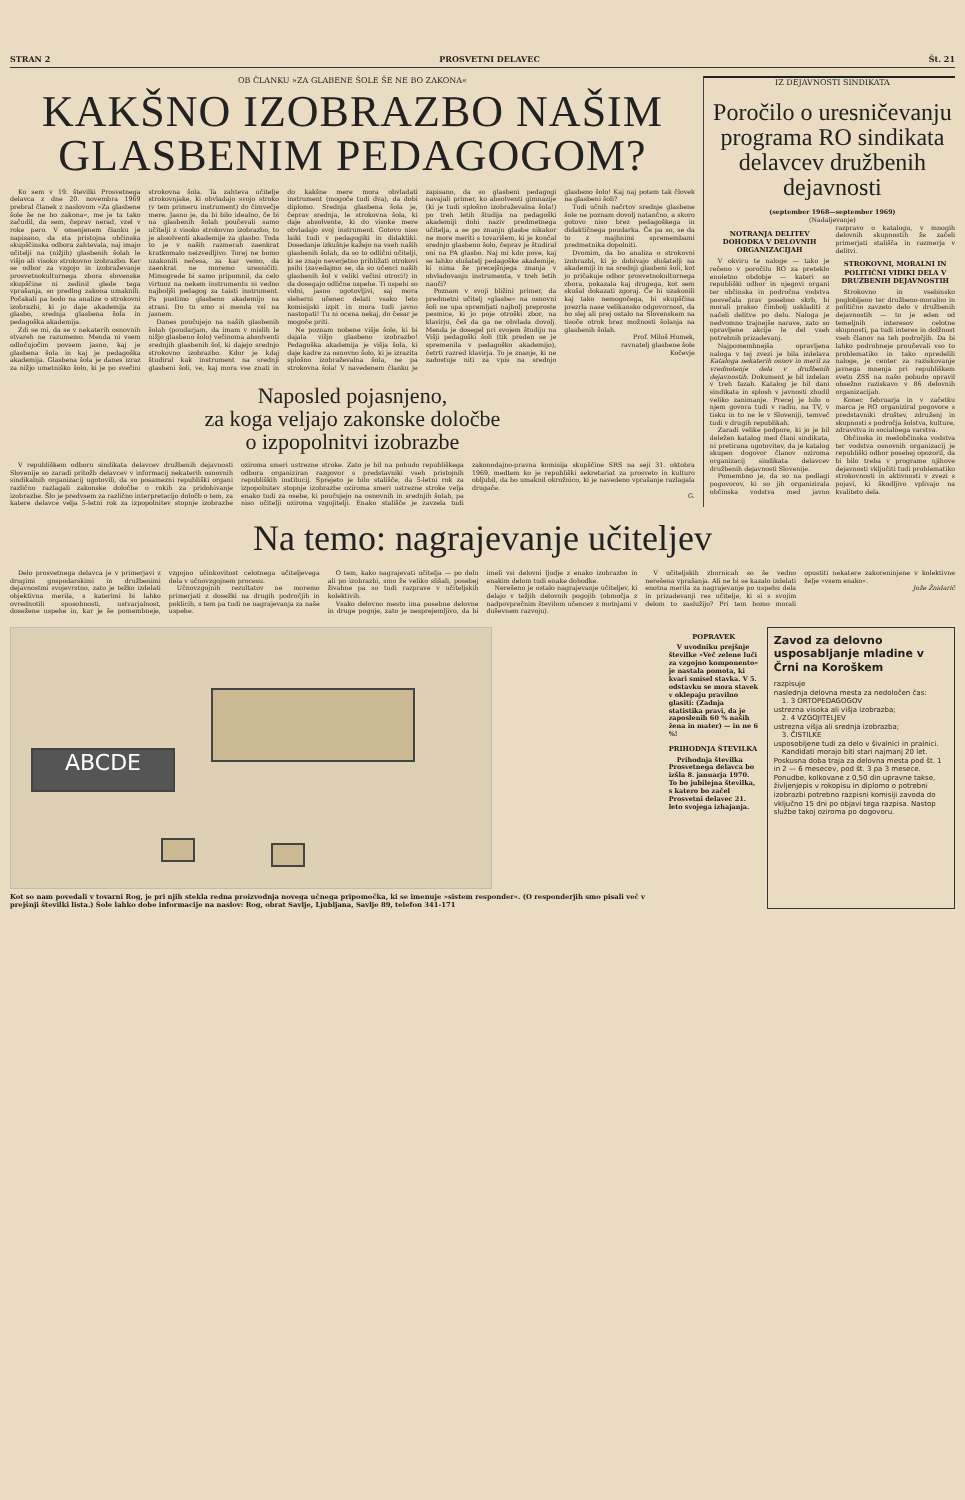STRAN 2 PROSVETNI DELAVEC Št. 21
OB ČLANKU »ZA GLABENE ŠOLE ŠE NE BO ZAKONA«
KAKŠNO IZOBRAZBO NAŠIM
GLASBENIM PEDAGOGOM?
Ko sem v 19. številki Prosvetnega delavca z dne 20. novembra 1969 prebral članek z naslovom »Za glasbene šole še ne bo zakona«, me je ta tako začudil, da sem, čeprav nerad, vzel v roke pero. V omenjenem članku je napisano, da sta pristojna občinska skupščinska odbora zahtevala, naj imajo učitelji na (nižjih) glasbenih šolah le višjo ali visoko strokovno izobrazbo. Ker se odbor za vzgojo in izobraževanje prosvetnokulturnega zbora slovenske skupščine ni zedinil glede tega vprašanja, so predlog zakona umaknili. Počakali pa bodo na analize o strokovni izobrazbi, ki jo daje akademija za glasbo, srednja glasbena šola in pedagoška akademija.
Zdi se mi, da se v nekaterih osnovnih stvareh ne razumemo. Menda ni vsem odločujočim povsem jasno, kaj je glasbena šola in kaj je pedagoška akademija. Glasbena šola je danes izraz za nižjo umetniško šolo, ki je po svečini strokovna šola. Ta zahteva učitelje strokovnjake, ki obvladajo svojo stroko (v tem primeru instrument) do čimvečje mere. Jasno je, da bi bilo idealno, če bi na glasbenih šolah poučevali samo učitelji z visoko strokovno izobrazbo, to je absolventi akademije za glasbo. Toda to je v naših razmerah zaenkrat kratkomalo neizvedljivo. Torej ne bomo uzakonili nečesa, za kar vemo, da zaenkrat ne moremo uresničiti. Mimogrede bi samo pripomnil, da celo virtuoz na nekem instrumentu ni vedno najboljši pedagog za taisti instrument. Pa pustimo glasbeno akademijo na strani. Do tu smo si menda vsi na jasnem.
Danes poučujejo na naših glasbenih šolah (poudarjam, da imam v mislih le nižjo glasbeno šolo) večinoma absolventi srednjih glasbenih šol, ki dajejo srednjo strokovno izobrazbo. Kdor je kdaj študiral kak instrument na srednji glasbeni šoli, ve, kaj mora vse znati in do kakšne mere mora obvladati instrument (mogoče tudi dva), da dobi diplomo. Srednja glasbena šola je, čeprav srednja, le strokovna šola, ki daje absolvente, ki do visoke mere obvladajo svoj instrument. Gotovo niso laiki tudi v pedagogiki in didaktiki. Dosedanje izkušnje kažejo na vseh naših glasbenih šolah, da so to odlični učitelji, ki se znajo neverjetno približati otrokovi psihi (zavedajmo se, da so učenci naših glasbenih šol v veliki večini otroci!) in da dosegajo odlične uspehe. Ti uspehi so vidni, jasno ugotovljivi, saj mora sleherni učenec delati vsako leto komisijski izpit in mora tudi javno nastopati! Tu ni ocena nekaj, do česar je mogoče priti.
Ne poznam nobene višje šole, ki bi dajala višjo glasbeno izobrazbo! Pedagoška akademija je višja šola, ki daje kadre za osnovno šolo, ki je izrazita splošno izobraževalna šola, ne pa strokovna šola! V navedenem članku je zapisano, da so glasbeni pedagogi navajali primer, ko absolventi gimnazije (ki je tudi splošno izobraževalna šola!) po treh letih študija na pedagoški akademiji dobi naziv predmetnega učitelja, a se po znanju glasbe nikakor ne more meriti s tovarišem, ki je končal srednjo glasbeno šolo, čeprav je študiral oni na PA glasbo. Naj mi kdo pove, kaj se lahko slušatelj pedagoške akademije, ki nima že precejšnjega znanja v obvladovanju instrumenta, v treh letih nauči?
Poznam v svoji bližini primer, da predmetni učitelj »glasbe« na osnovni šoli ne upa spremljati najbolj preproste pesmice, ki jo poje otroški zbor, na klavirju, češ da ga ne obvlada dovolj. Menda je dosegel pri svojem študiju na Višji pedagoški šoli (tik preden se je spremenila v pedagoško akademijo), četrti razred klavirja. To je znanje, ki ne zadostuje niti za vpis na srednjo glasbeno šolo! Kaj naj potem tak človek na glasbeni šoli?
Tudi učnih načrtov srednje glasbene šole ne poznam dovolj natančno, a skoro gotovo niso brez pedagoškega in didaktičnega poudarka. Če pa so, se da to z majhnimi spremembami predmetnika dopolniti.
Dvomim, da bo analiza o strokovni izobrazbi, ki jo dobivajo slušatelji na akademiji in na srednji glasbeni šoli, kot jo pričakuje odbor prosvetnokulturnega zbora, pokazala kaj drugega, kot sem skušal dokazati zgoraj. Če bi uzakonili kaj tako nemogočega, bi skupščina prezrla nase velikansko odgovornost, da bo slej ali prej ostalo na Slovenskem na tisoče otrok brez možnosti šolanja na glasbenih šolah.
Prof. Miloš Humek,
ravnatelj glasbene šole
Kočevje
Naposled pojasnjeno,
za koga veljajo zakonske določbe
o izpopolnitvi izobrazbe
V republiškem odboru sindikata delavcev družbenih dejavnosti Slovenije so zaradi pritožb delavcev v informacij nekaterih osnovnih sindikalnih organizacij ugotovili, da so posamezni republiški organi različno razlagali zakonske določbe o rokih za pridobivanje izobrazbe. Šlo je predvsem za različno interpretacijo določb o tem, za katere delavce velja 5-letni rok za izpopolnitev stopnje izobrazbe oziroma smeri ustrezne stroke. Zato je bil na pobudo republiškega odbora organiziran razgovor s predstavniki vseh pristojnih republiških institucij. Sprejeto je bilo stališče, da 5-letni rok za izpopolnitev stopnje izobrazbe oziroma smeri ustrezne stroke velja enako tudi za osebe, ki poučujejo na osnovnih in srednjih šolah, pa niso učitelji oziroma vzgojitelji. Enako stališče je zavzela tudi zakonodajno-pravna komisija skupščine SRS na seji 31. oktobra 1969, medtem ko je republiški sekretariat za prosveto in kulturo obljubil, da bo umaknil okrožnico, ki je navedeno vprašanje razlagala drugače.
G.
IZ DEJAVNOSTI SINDIKATA
Poročilo o uresničevanju programa RO sindikata delavcev družbenih dejavnosti
(september 1968—september 1969)
(Nadaljevanje)
NOTRANJA DELITEV DOHODKA V DELOVNIH ORGANIZACIJAH
V okviru te naloge — tako je rečeno v poročilu RO za preteklo enoletno obdobje — kateri so republiški odbor in njegovi organi ter občinska in področna vodstva posvečala prav posebno skrb, bi morali prakso čimbolj uskladiti z načeli delitve po delu. Naloga je nedvomno trajnejše narave, zato so opravljene akcije le del vseh potrebnih prizadevanj.
Najpomembnejša opravljena naloga v tej zvezi je bila izdelava Kataloga nekaterih osnov in meril za vrednotenje dela v družbenih dejavnostih. Dokument je bil izdelan v treh fazah. Katalog je bil dani sindikata in splosh v javnosti zbudil veliko zanimanje. Precej je bilo o njem govora tudi v radiu, na TV, v tisku in to ne le v Sloveniji, temveč tudi v drugih republikah.
Zaradi velike podpore, ki jo je bil deležen katalog med člani sindikata, ni pretirana ugotovitev, da je katalog skupen dogovor članov oziroma organizacij sindikata delavcev družbenih dejavnosti Slovenije.
Pomembno je, da so na podlagi pogovorov, ki so jih organizirala občinska vodstva med javno razpravo o katalogu, v mnogih delovnih skupnostih že začeli primerjati stališča in razmerja v delitvi.
STROKOVNI, MORALNI IN POLITIČNI VIDIKI DELA V DRUŽBENIH DEJAVNOSTIH
Strokovno in vsebinsko poglobljeno ter družbeno-moralno in politično zavzeto delo v družbenih dejavnostih — to je eden od temeljnih interesov celotne skupnosti, pa tudi interes in dolžnost vseh članov na teh področjih. Da bi lahko podrobneje proučevali vso to problematiko in tako opredelili naloge, je center za raziskovanje javnega mnenja pri republiškem svetu ZSS na našo pobudo opravil obsežno raziskavo v 86 delovnih organizacijah.
Konec februarja in v začetku marca je RO organiziral pogovore s predstavniki društev, združenj in skupnosti s področja šolstva, kulture, zdravstva in socialnega varstva.
Občinska in medobčinska vodstva ter vodstva osnovnih organizacij je republiški odbor posebej opozoril, da bi bilo treba v programe njihove dejavnosti vključiti tudi problematiko strokovnosti in aktivnosti v zvezi s pojavi, ki škodljivo vplivajo na kvaliteto dela.
Na temo: nagrajevanje učiteljev
Delo prosvetnega delavca je v primerjavi z drugimi gospodarskimi in družbenimi dejavnostmi svojevrstno, zato je težko izdelati objektivna merila, s katerimi bi lahko ovrednotili sposobnosti, ustvarjalnost, dosežene uspehe in, kar je še pomembneje, vzgojno učinkovitost celotnega učiteljevega dela v učnovzgojnem procesu.
Učnovzgojnih rezultatov ne moremo primerjati z dosežki na drugih področjih in poklicih, s tem pa tudi ne nagrajevanja za naše uspehe.
O tem, kako nagrajevati učitelja — po delu ali po izobrazbi, smo že veliko slišali, posebej živahne pa so tudi razprave v učiteljskih kolektivih.
Vsako delovno mesto ima posebne delovne in druge pogoje, zato je nesprejemljivo, da bi imeli vsi delovni ljudje z enako izobrazbo in enakim delom tudi enake dohodke.
Nerešeno je ostalo nagrajevanje učiteljev, ki delajo v težjih delovnih pogojih (območja z nadpovprečnim številom učencev z motnjami v duševnem razvoju).
V učiteljskih zbornicah so še vedno nerešena vprašanja. Ali ne bi se kazalo izdelati enotna merila za nagrajevanje po uspehu dela in prizadevanji res učitelje, ki si s svojim delom to zaslužijo? Pri tem bomo morali opustiti nekatere zakoreninjene v kolektivne želje »vsem enako«.
Jože Žnidarič
ABCDE
Kot so nam povedali v tovarni Rog, je pri njih stekla redna proizvodnja novega učnega pripomočka, ki se imenuje »sistem responder«. (O responderjih smo pisali več v prejšnji številki lista.) Šole lahko dobe informacije na naslov: Rog, obrat Savlje, Ljubljana, Savlje 89, telefon 341-171
POPRAVEK
V uvodniku prejšnje številke »Več zelene luči za vzgojno komponento« je nastala pomota, ki kvari smisel stavka. V 5. odstavku se mora stavek v oklepaju pravilno glasiti: (Zadnja statistika pravi, da je zaposlenih 60 % naših žena in mater) — in ne 6 %!
PRIHODNJA ŠTEVILKA
Prihodnja številka Prosvetnega delavca bo izšla 8. januarja 1970. To bo jubilejna številka, s katero bo začel Prosvetni delavec 21. leto svojega izhajanja.
Zavod za delovno usposabljanje mladine v Črni na Koroškem
razpisuje
naslednja delovna mesta za nedoločen čas:
1. 3 ORTOPEDAGOGOV
ustrezna visoka ali višja izobrazba;
2. 4 VZGOJITELJEV
ustrezna višja ali srednja izobrazba;
3. ČISTILKE
usposobljene tudi za delo v šivalnici in pralnici.
Kandidati morajo biti stari najmanj 20 let. Poskusna doba traja za delovna mesta pod št. 1 in 2 — 6 mesecev, pod št. 3 pa 3 mesece. Ponudbe, kolkovane z 0,50 din upravne takse, življenjepis v rokopisu in diplomo o potrebni izobrazbi potrebno razpisni komisiji zavoda do vključno 15 dni po objavi tega razpisa. Nastop službe takoj oziroma po dogovoru.